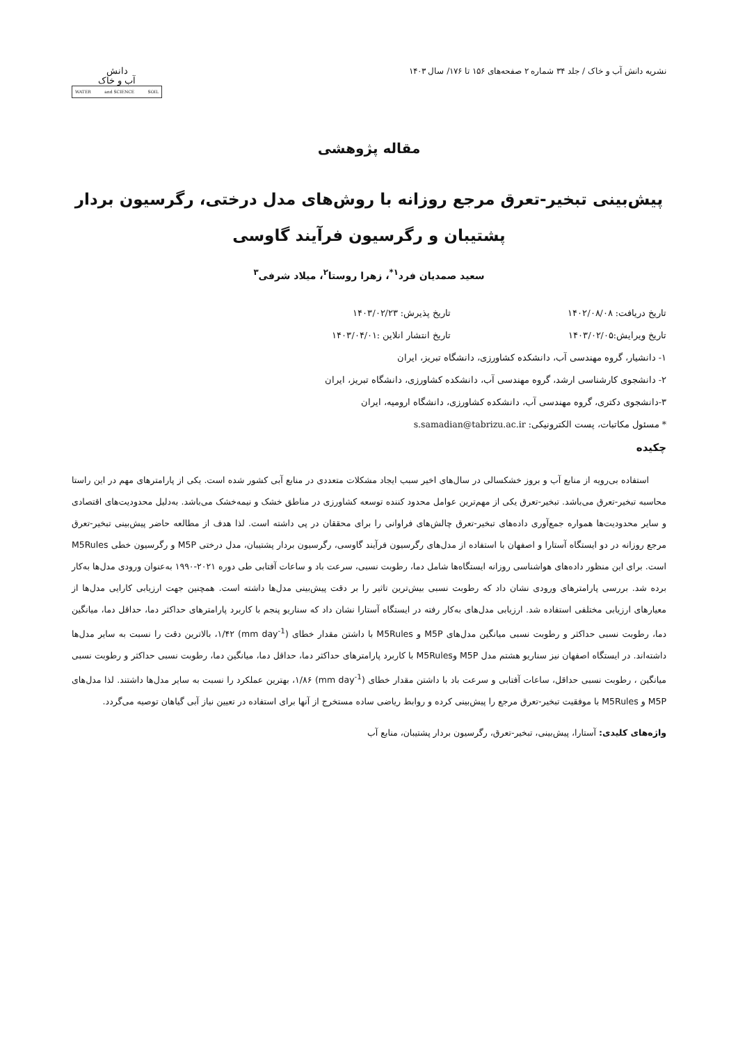نشریه دانش آب و خاک / جلد ۳۴ شماره ۲ صفحه‌های ۱۵۶ تا ۱۷۶/ سال ۱۴۰۳
دانش
آب و خاک
WATER and SCIENCE SOIL
مقاله پژوهشی
پیش‌بینی تبخیر-تعرق مرجع روزانه با روش‌های مدل درختی، رگرسیون بردار پشتیبان و رگرسیون فرآیند گاوسی
سعید صمدیان فرد<sup>۱*</sup>، زهرا روستا<sup>۲</sup>، میلاد شرفی<sup>۳</sup>
تاریخ دریافت: ۱۴۰۲/۰۸/۰۸ تاریخ پذیرش: ۱۴۰۳/۰۲/۲۳
تاریخ ویرایش:۱۴۰۳/۰۲/۰۵ تاریخ انتشار انلاین :۱۴۰۳/۰۴/۰۱
۱- دانشیار، گروه مهندسی آب، دانشکده کشاورزی، دانشگاه تبریز، ایران
۲- دانشجوی کارشناسی ارشد، گروه مهندسی آب، دانشکده کشاورزی، دانشگاه تبریز، ایران
۳-دانشجوی دکتری، گروه مهندسی آب، دانشکده کشاورزی، دانشگاه ارومیه، ایران
* مسئول مکاتبات، پست الکترونیکی: s.samadian@tabrizu.ac.ir
چکیده
استفاده بی‌رویه از منابع آب و بروز خشکسالی در سال‌های اخیر سبب ایجاد مشکلات متعددی در منابع آبی کشور شده است. یکی از پارامترهای مهم در این راستا محاسبه تبخیر-تعرق می‌باشد. تبخیر-تعرق یکی از مهم‌ترین عوامل محدود کننده توسعه کشاورزی در مناطق خشک و نیمه‌خشک می‌باشد. به‌دلیل محدودیت‌های اقتصادی و سایر محدودیت‌ها همواره جمع‌آوری داده‌های تبخیر-تعرق چالش‌های فراوانی را برای محققان در پی داشته است. لذا هدف از مطالعه حاضر پیش‌بینی تبخیر-تعرق مرجع روزانه در دو ایستگاه آستارا و اصفهان با استفاده از مدل‌های رگرسیون فرآیند گاوسی، رگرسیون بردار پشتیبان، مدل درختی M5P و رگرسیون خطی M5Rules است. برای این منظور داده‌های هواشناسی روزانه ایستگاه‌ها شامل دما، رطوبت نسبی، سرعت باد و ساعات آفتابی طی دوره ۲۰۲۱-۱۹۹۰ به‌عنوان ورودی مدل‌ها به‌کار برده شد. بررسی پارامترهای ورودی نشان داد که رطوبت نسبی بیش‌ترین تاثیر را بر دقت پیش‌بینی مدل‌ها داشته است. همچنین جهت ارزیابی کارایی مدل‌ها از معیارهای ارزیابی مختلفی استفاده شد. ارزیابی مدل‌های به‌کار رفته در ایستگاه آستارا نشان داد که سناریو پنجم با کاربرد پارامترهای حداکثر دما، حداقل دما، میانگین دما، رطوبت نسبی حداکثر و رطوبت نسبی میانگین مدل‌های M5P و M5Rules با داشتن مقدار خطای (mm day<sup>-1</sup>) ۱/۴۲، بالاترین دقت را نسبت به سایر مدل‌ها داشته‌اند. در ایستگاه اصفهان نیز سناریو هشتم مدل M5P وM5Rules با کاربرد پارامترهای حداکثر دما، حداقل دما، میانگین دما، رطوبت نسبی حداکثر و رطوبت نسبی میانگین ، رطوبت نسبی حداقل، ساعات آفتابی و سرعت باد با داشتن مقدار خطای (mm day<sup>-1</sup>) ۱/۸۶، بهترین عملکرد را نسبت به سایر مدل‌ها داشتند. لذا مدل‌های M5P و M5Rules با موفقیت تبخیر-تعرق مرجع را پیش‌بینی کرده و روابط ریاضی ساده مستخرج از آنها برای استفاده در تعیین نیاز آبی گیاهان توصیه می‌گردد.
واژه‌های کلیدی: آستارا، پیش‌بینی، تبخیر-تعرق، رگرسیون بردار پشتیبان، منابع آب